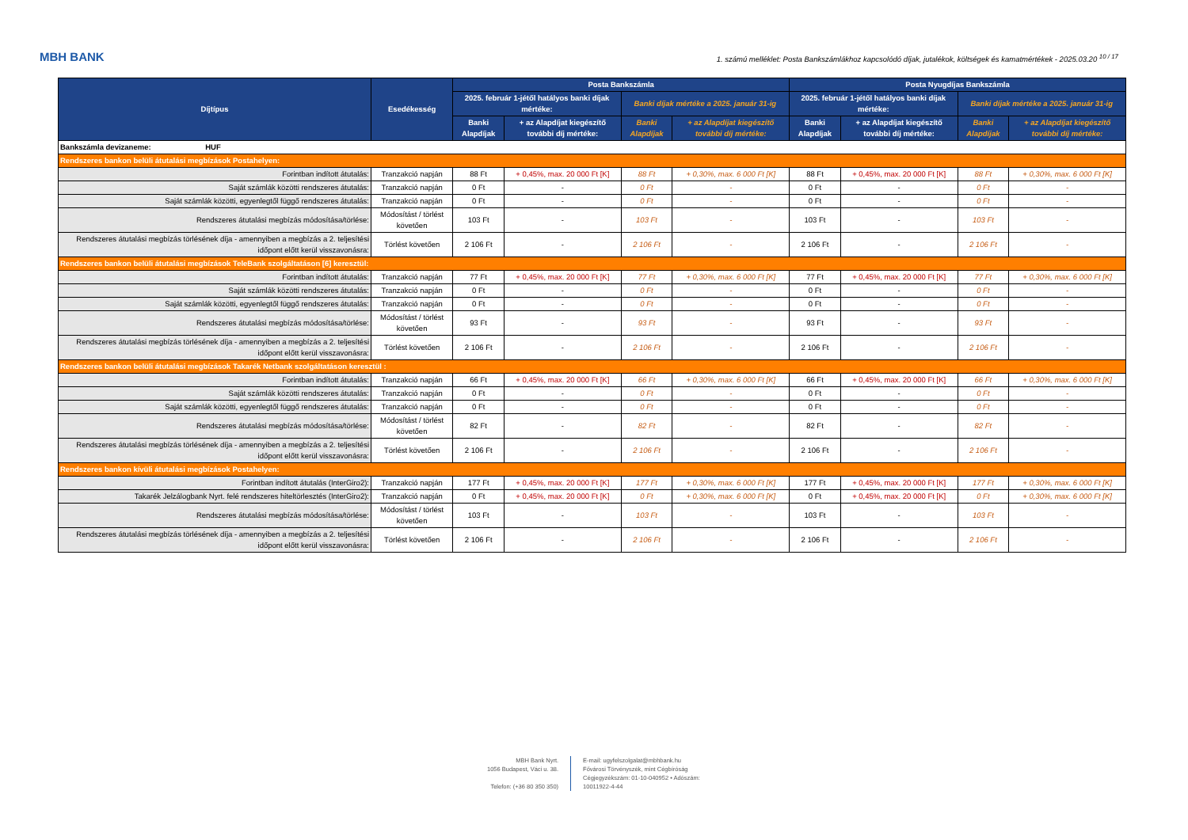MBH BANK
1. számú melléklet: Posta Bankszámlákhoz kapcsolódó díjak, jutalékok, költségek és kamatmértékek - 2025.03.20 <sup>10 / 17</sup>
| Díjtípus | Esedékesség | Posta Bankszámla | | | | Posta Nyugdíjas Bankszámla | | | |
| --- | --- | --- | --- | --- | --- | --- | --- | --- | --- |
| | | 2025. február 1-jétől hatályos banki díjak mértéke: | | Banki díjak mértéke a 2025. január 31-ig | | 2025. február 1-jétől hatályos banki díjak mértéke: | | Banki díjak mértéke a 2025. január 31-ig | |
| | | Banki Alapdíjak | + az Alapdíjat kiegészítő további díj mértéke: | Banki Alapdíjak | + az Alapdíjat kiegészítő további díj mértéke: | Banki Alapdíjak | + az Alapdíjat kiegészítő további díj mértéke: | Banki Alapdíjak | + az Alapdíjat kiegészítő további díj mértéke: |
| Bankszámla devizaneme: HUF | | | | | | | | | |
| Rendszeres bankon belüli átutalási megbízások Postahelyen: | | | | | | | | | |
| Forintban indított átutalás: | Tranzakció napján | 88 Ft | + 0,45%, max. 20 000 Ft [K] | 88 Ft | + 0,30%, max. 6 000 Ft [K] | 88 Ft | + 0,45%, max. 20 000 Ft [K] | 88 Ft | + 0,30%, max. 6 000 Ft [K] |
| Saját számlák közötti rendszeres átutalás: | Tranzakció napján | 0 Ft | - | 0 Ft | - | 0 Ft | - | 0 Ft | - |
| Saját számlák közötti, egyenlegtől függő rendszeres átutalás: | Tranzakció napján | 0 Ft | - | 0 Ft | - | 0 Ft | - | 0 Ft | - |
| Rendszeres átutalási megbízás módosítása/törlése: | Módosítást / törlést követően | 103 Ft | - | 103 Ft | - | 103 Ft | - | 103 Ft | - |
| Rendszeres átutalási megbízás törlésének díja - amennyiben a megbízás a 2. teljesítési időpont előtt kerül visszavonásra: | Törlést követően | 2 106 Ft | - | 2 106 Ft | - | 2 106 Ft | - | 2 106 Ft | - |
| Rendszeres bankon belüli átutalási megbízások TeleBank szolgáltatáson [6] keresztül: | | | | | | | | | |
| Forintban indított átutalás: | Tranzakció napján | 77 Ft | + 0,45%, max. 20 000 Ft [K] | 77 Ft | + 0,30%, max. 6 000 Ft [K] | 77 Ft | + 0,45%, max. 20 000 Ft [K] | 77 Ft | + 0,30%, max. 6 000 Ft [K] |
| Saját számlák közötti rendszeres átutalás: | Tranzakció napján | 0 Ft | - | 0 Ft | - | 0 Ft | - | 0 Ft | - |
| Saját számlák közötti, egyenlegtől függő rendszeres átutalás: | Tranzakció napján | 0 Ft | - | 0 Ft | - | 0 Ft | - | 0 Ft | - |
| Rendszeres átutalási megbízás módosítása/törlése: | Módosítást / törlést követően | 93 Ft | - | 93 Ft | - | 93 Ft | - | 93 Ft | - |
| Rendszeres átutalási megbízás törlésének díja - amennyiben a megbízás a 2. teljesítési időpont előtt kerül visszavonásra: | Törlést követően | 2 106 Ft | - | 2 106 Ft | - | 2 106 Ft | - | 2 106 Ft | - |
| Rendszeres bankon belüli átutalási megbízások Takarék Netbank szolgáltatáson keresztül : | | | | | | | | | |
| Forintban indított átutalás: | Tranzakció napján | 66 Ft | + 0,45%, max. 20 000 Ft [K] | 66 Ft | + 0,30%, max. 6 000 Ft [K] | 66 Ft | + 0,45%, max. 20 000 Ft [K] | 66 Ft | + 0,30%, max. 6 000 Ft [K] |
| Saját számlák közötti rendszeres átutalás: | Tranzakció napján | 0 Ft | - | 0 Ft | - | 0 Ft | - | 0 Ft | - |
| Saját számlák közötti, egyenlegtől függő rendszeres átutalás: | Tranzakció napján | 0 Ft | - | 0 Ft | - | 0 Ft | - | 0 Ft | - |
| Rendszeres átutalási megbízás módosítása/törlése: | Módosítást / törlést követően | 82 Ft | - | 82 Ft | - | 82 Ft | - | 82 Ft | - |
| Rendszeres átutalási megbízás törlésének díja - amennyiben a megbízás a 2. teljesítési időpont előtt kerül visszavonásra: | Törlést követően | 2 106 Ft | - | 2 106 Ft | - | 2 106 Ft | - | 2 106 Ft | - |
| Rendszeres bankon kívüli átutalási megbízások Postahelyen: | | | | | | | | | |
| Forintban indított átutalás (InterGiro2): | Tranzakció napján | 177 Ft | + 0,45%, max. 20 000 Ft [K] | 177 Ft | + 0,30%, max. 6 000 Ft [K] | 177 Ft | + 0,45%, max. 20 000 Ft [K] | 177 Ft | + 0,30%, max. 6 000 Ft [K] |
| Takarék Jelzálogbank Nyrt. felé rendszeres hiteltörlesztés (InterGiro2): | Tranzakció napján | 0 Ft | + 0,45%, max. 20 000 Ft [K] | 0 Ft | + 0,30%, max. 6 000 Ft [K] | 0 Ft | + 0,45%, max. 20 000 Ft [K] | 0 Ft | + 0,30%, max. 6 000 Ft [K] |
| Rendszeres átutalási megbízás módosítása/törlése: | Módosítást / törlést követően | 103 Ft | - | 103 Ft | - | 103 Ft | - | 103 Ft | - |
| Rendszeres átutalási megbízás törlésének díja - amennyiben a megbízás a 2. teljesítési időpont előtt kerül visszavonásra: | Törlést követően | 2 106 Ft | - | 2 106 Ft | - | 2 106 Ft | - | 2 106 Ft | - |
MBH Bank Nyrt.
1056 Budapest, Váci u. 38.
Telefon: (+36 80 350 350)
E-mail: ugyfelszolgalat@mbhbank.hu
Fővárosi Törvényszék, mint Cégbíróság
Cégjegyzékszám: 01-10-040952 • Adószám:
10011922-4-44